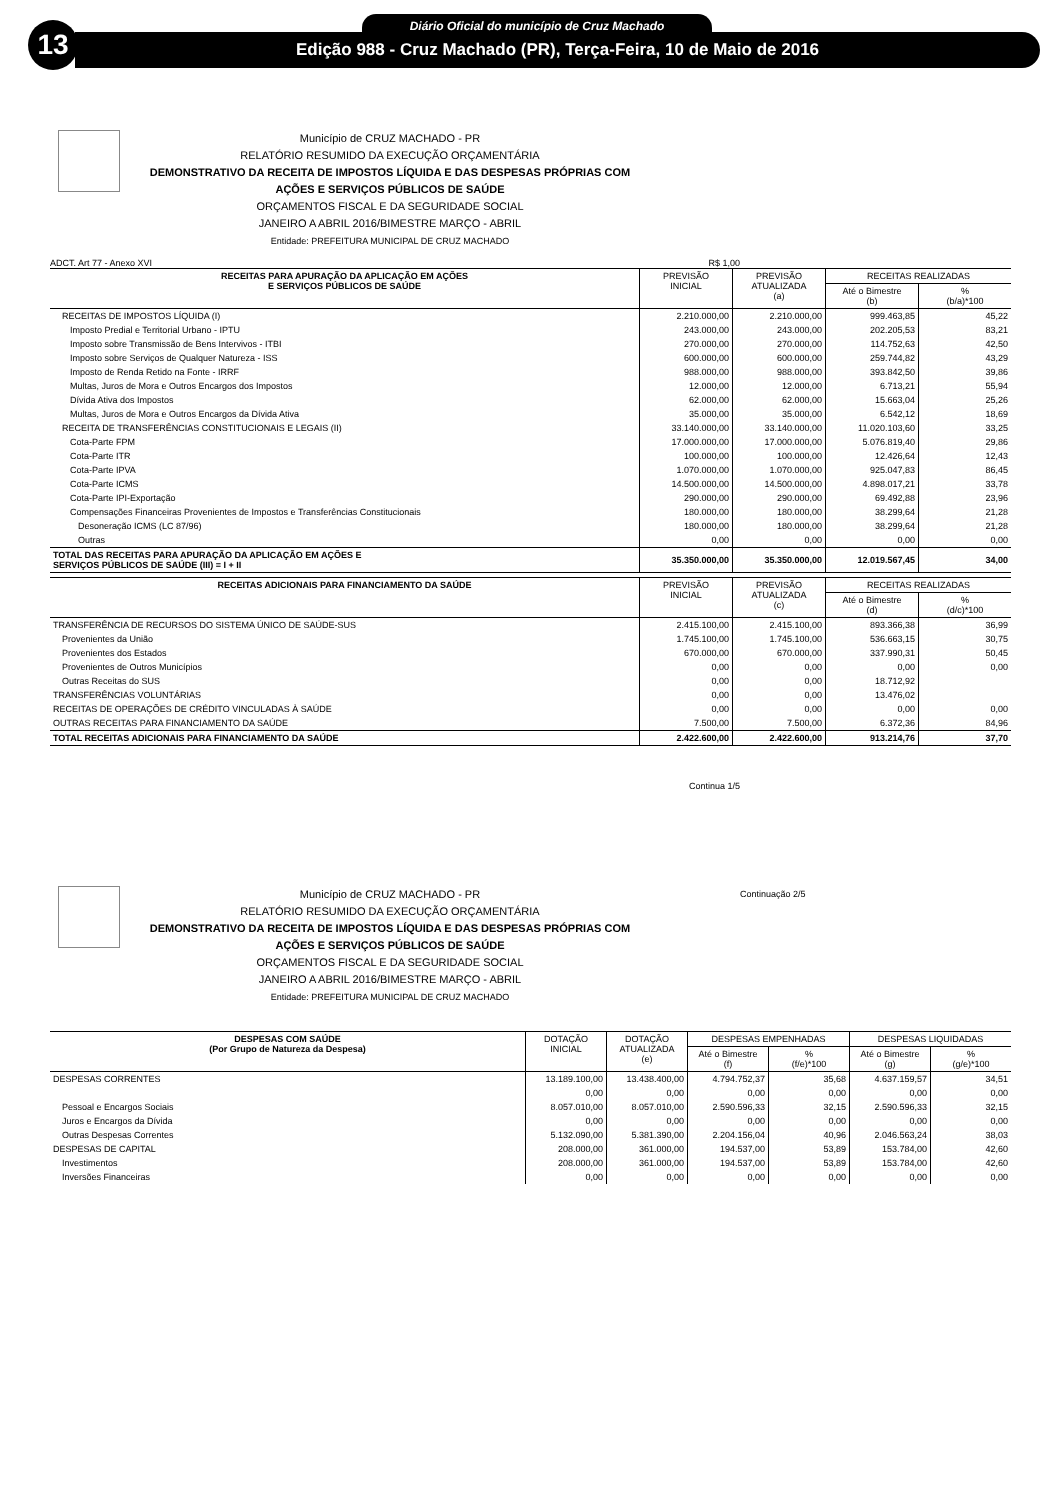13 Diário Oficial do município de Cruz Machado
Edição 988 - Cruz Machado (PR), Terça-Feira, 10 de Maio de 2016
Município de CRUZ MACHADO - PR
RELATÓRIO RESUMIDO DA EXECUÇÃO ORÇAMENTÁRIA
DEMONSTRATIVO DA RECEITA DE IMPOSTOS LÍQUIDA E DAS DESPESAS PRÓPRIAS COM
AÇÕES E SERVIÇOS PÚBLICOS DE SAÚDE
ORÇAMENTOS FISCAL E DA SEGURIDADE SOCIAL
JANEIRO A ABRIL 2016/BIMESTRE MARÇO - ABRIL
Entidade: PREFEITURA MUNICIPAL DE CRUZ MACHADO
ADCT. Art 77 - Anexo XVI R$ 1,00
| RECEITAS PARA APURAÇÃO DA APLICAÇÃO EM AÇÕES E SERVIÇOS PÚBLICOS DE SAÚDE | PREVISÃO INICIAL | PREVISÃO ATUALIZADA (a) | RECEITAS REALIZADAS | |
| --- | --- | --- | --- | --- |
| | | | Até o Bimestre (b) | % (b/a)*100 |
| RECEITAS DE IMPOSTOS LÍQUIDA (I) | 2.210.000,00 | 2.210.000,00 | 999.463,85 | 45,22 |
| Imposto Predial e Territorial Urbano - IPTU | 243.000,00 | 243.000,00 | 202.205,53 | 83,21 |
| Imposto sobre Transmissão de Bens Intervivos - ITBI | 270.000,00 | 270.000,00 | 114.752,63 | 42,50 |
| Imposto sobre Serviços de Qualquer Natureza - ISS | 600.000,00 | 600.000,00 | 259.744,82 | 43,29 |
| Imposto de Renda Retido na Fonte - IRRF | 988.000,00 | 988.000,00 | 393.842,50 | 39,86 |
| Multas, Juros de Mora e Outros Encargos dos Impostos | 12.000,00 | 12.000,00 | 6.713,21 | 55,94 |
| Dívida Ativa dos Impostos | 62.000,00 | 62.000,00 | 15.663,04 | 25,26 |
| Multas, Juros de Mora e Outros Encargos da Dívida Ativa | 35.000,00 | 35.000,00 | 6.542,12 | 18,69 |
| RECEITA DE TRANSFERÊNCIAS CONSTITUCIONAIS E LEGAIS (II) | 33.140.000,00 | 33.140.000,00 | 11.020.103,60 | 33,25 |
| Cota-Parte FPM | 17.000.000,00 | 17.000.000,00 | 5.076.819,40 | 29,86 |
| Cota-Parte ITR | 100.000,00 | 100.000,00 | 12.426,64 | 12,43 |
| Cota-Parte IPVA | 1.070.000,00 | 1.070.000,00 | 925.047,83 | 86,45 |
| Cota-Parte ICMS | 14.500.000,00 | 14.500.000,00 | 4.898.017,21 | 33,78 |
| Cota-Parte IPI-Exportação | 290.000,00 | 290.000,00 | 69.492,88 | 23,96 |
| Compensações Financeiras Provenientes de Impostos e Transferências Constitucionais | 180.000,00 | 180.000,00 | 38.299,64 | 21,28 |
| Desoneração ICMS (LC 87/96) | 180.000,00 | 180.000,00 | 38.299,64 | 21,28 |
| Outras | 0,00 | 0,00 | 0,00 | 0,00 |
| TOTAL DAS RECEITAS PARA APURAÇÃO DA APLICAÇÃO EM AÇÕES E SERVIÇOS PÚBLICOS DE SAÚDE (III) = I + II | 35.350.000,00 | 35.350.000,00 | 12.019.567,45 | 34,00 |
| RECEITAS ADICIONAIS PARA FINANCIAMENTO DA SAÚDE | PREVISÃO INICIAL | PREVISÃO ATUALIZADA (c) | RECEITAS REALIZADAS | |
| --- | --- | --- | --- | --- |
| | | | Até o Bimestre (d) | % (d/c)*100 |
| TRANSFERÊNCIA DE RECURSOS DO SISTEMA ÚNICO DE SAÚDE-SUS | 2.415.100,00 | 2.415.100,00 | 893.366,38 | 36,99 |
| Provenientes da União | 1.745.100,00 | 1.745.100,00 | 536.663,15 | 30,75 |
| Provenientes dos Estados | 670.000,00 | 670.000,00 | 337.990,31 | 50,45 |
| Provenientes de Outros Municípios | 0,00 | 0,00 | 0,00 | 0,00 |
| Outras Receitas do SUS | 0,00 | 0,00 | 18.712,92 | |
| TRANSFERÊNCIAS VOLUNTÁRIAS | 0,00 | 0,00 | 13.476,02 | |
| RECEITAS DE OPERAÇÕES DE CRÉDITO VINCULADAS À SAÚDE | 0,00 | 0,00 | 0,00 | 0,00 |
| OUTRAS RECEITAS PARA FINANCIAMENTO DA SAÚDE | 7.500,00 | 7.500,00 | 6.372,36 | 84,96 |
| TOTAL RECEITAS ADICIONAIS PARA FINANCIAMENTO DA SAÚDE | 2.422.600,00 | 2.422.600,00 | 913.214,76 | 37,70 |
Continua 1/5
Município de CRUZ MACHADO - PR
RELATÓRIO RESUMIDO DA EXECUÇÃO ORÇAMENTÁRIA
DEMONSTRATIVO DA RECEITA DE IMPOSTOS LÍQUIDA E DAS DESPESAS PRÓPRIAS COM
AÇÕES E SERVIÇOS PÚBLICOS DE SAÚDE
ORÇAMENTOS FISCAL E DA SEGURIDADE SOCIAL
JANEIRO A ABRIL 2016/BIMESTRE MARÇO - ABRIL
Entidade: PREFEITURA MUNICIPAL DE CRUZ MACHADO
Continuação 2/5
| DESPESAS COM SAÚDE (Por Grupo de Natureza da Despesa) | DOTAÇÃO INICIAL | DOTAÇÃO ATUALIZADA (e) | DESPESAS EMPENHADAS | | DESPESAS LIQUIDADAS | |
| --- | --- | --- | --- | --- | --- | --- |
| | | | Até o Bimestre (f) | % (f/e)*100 | Até o Bimestre (g) | % (g/e)*100 |
| DESPESAS CORRENTES | 13.189.100,00 | 13.438.400,00 | 4.794.752,37 | 35,68 | 4.637.159,57 | 34,51 |
| | 0,00 | 0,00 | 0,00 | 0,00 | 0,00 | 0,00 |
| Pessoal e Encargos Sociais | 8.057.010,00 | 8.057.010,00 | 2.590.596,33 | 32,15 | 2.590.596,33 | 32,15 |
| Juros e Encargos da Dívida | 0,00 | 0,00 | 0,00 | 0,00 | 0,00 | 0,00 |
| Outras Despesas Correntes | 5.132.090,00 | 5.381.390,00 | 2.204.156,04 | 40,96 | 2.046.563,24 | 38,03 |
| DESPESAS DE CAPITAL | 208.000,00 | 361.000,00 | 194.537,00 | 53,89 | 153.784,00 | 42,60 |
| Investimentos | 208.000,00 | 361.000,00 | 194.537,00 | 53,89 | 153.784,00 | 42,60 |
| Inversões Financeiras | 0,00 | 0,00 | 0,00 | 0,00 | 0,00 | 0,00 |